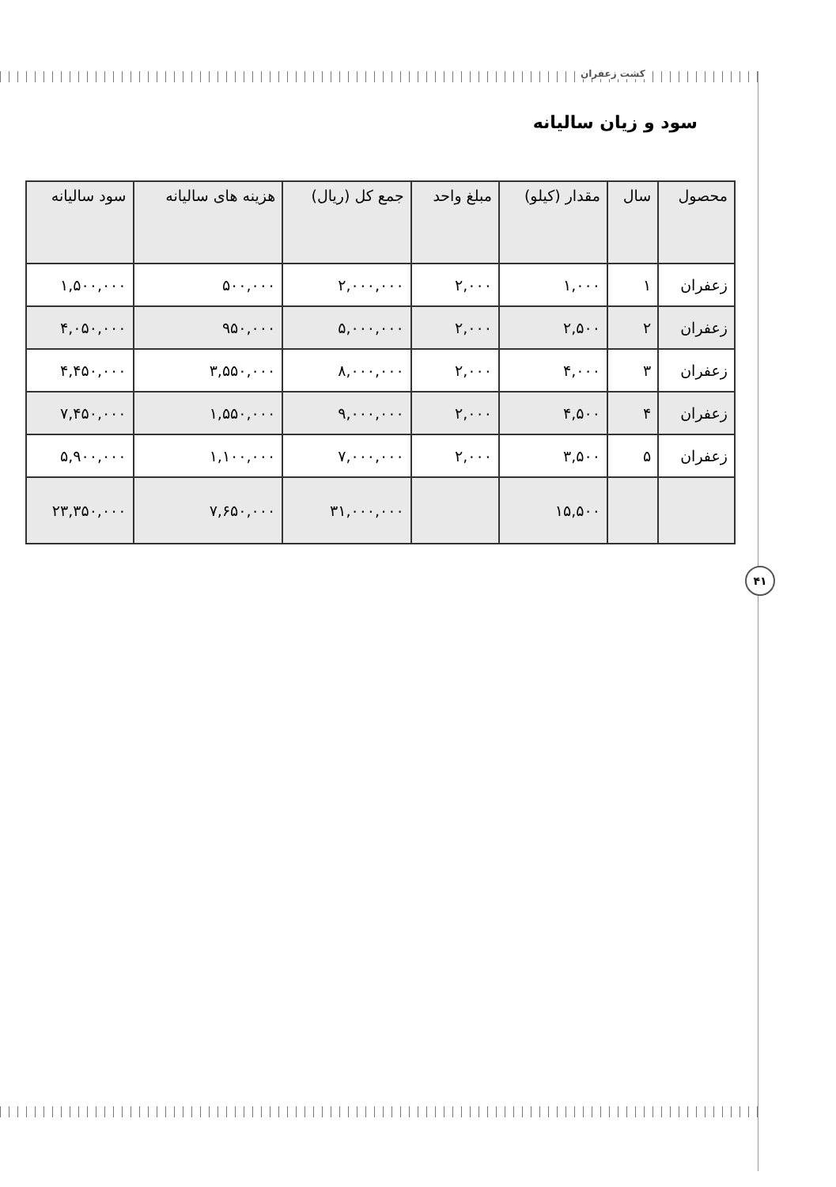کشت زعفران
سود و زیان سالیانه
| محصول | سال | مقدار (کیلو) | مبلغ واحد | جمع کل (ریال) | هزینه های سالیانه | سود سالیانه |
| --- | --- | --- | --- | --- | --- | --- |
| زعفران | ۱ | ۱,۰۰۰ | ۲,۰۰۰ | ۲,۰۰۰,۰۰۰ | ۵۰۰,۰۰۰ | ۱,۵۰۰,۰۰۰ |
| زعفران | ۲ | ۲,۵۰۰ | ۲,۰۰۰ | ۵,۰۰۰,۰۰۰ | ۹۵۰,۰۰۰ | ۴,۰۵۰,۰۰۰ |
| زعفران | ۳ | ۴,۰۰۰ | ۲,۰۰۰ | ۸,۰۰۰,۰۰۰ | ۳,۵۵۰,۰۰۰ | ۴,۴۵۰,۰۰۰ |
| زعفران | ۴ | ۴,۵۰۰ | ۲,۰۰۰ | ۹,۰۰۰,۰۰۰ | ۱,۵۵۰,۰۰۰ | ۷,۴۵۰,۰۰۰ |
| زعفران | ۵ | ۳,۵۰۰ | ۲,۰۰۰ | ۷,۰۰۰,۰۰۰ | ۱,۱۰۰,۰۰۰ | ۵,۹۰۰,۰۰۰ |
| | | ۱۵,۵۰۰ | | ۳۱,۰۰۰,۰۰۰ | ۷,۶۵۰,۰۰۰ | ۲۳,۳۵۰,۰۰۰ |
۴۱